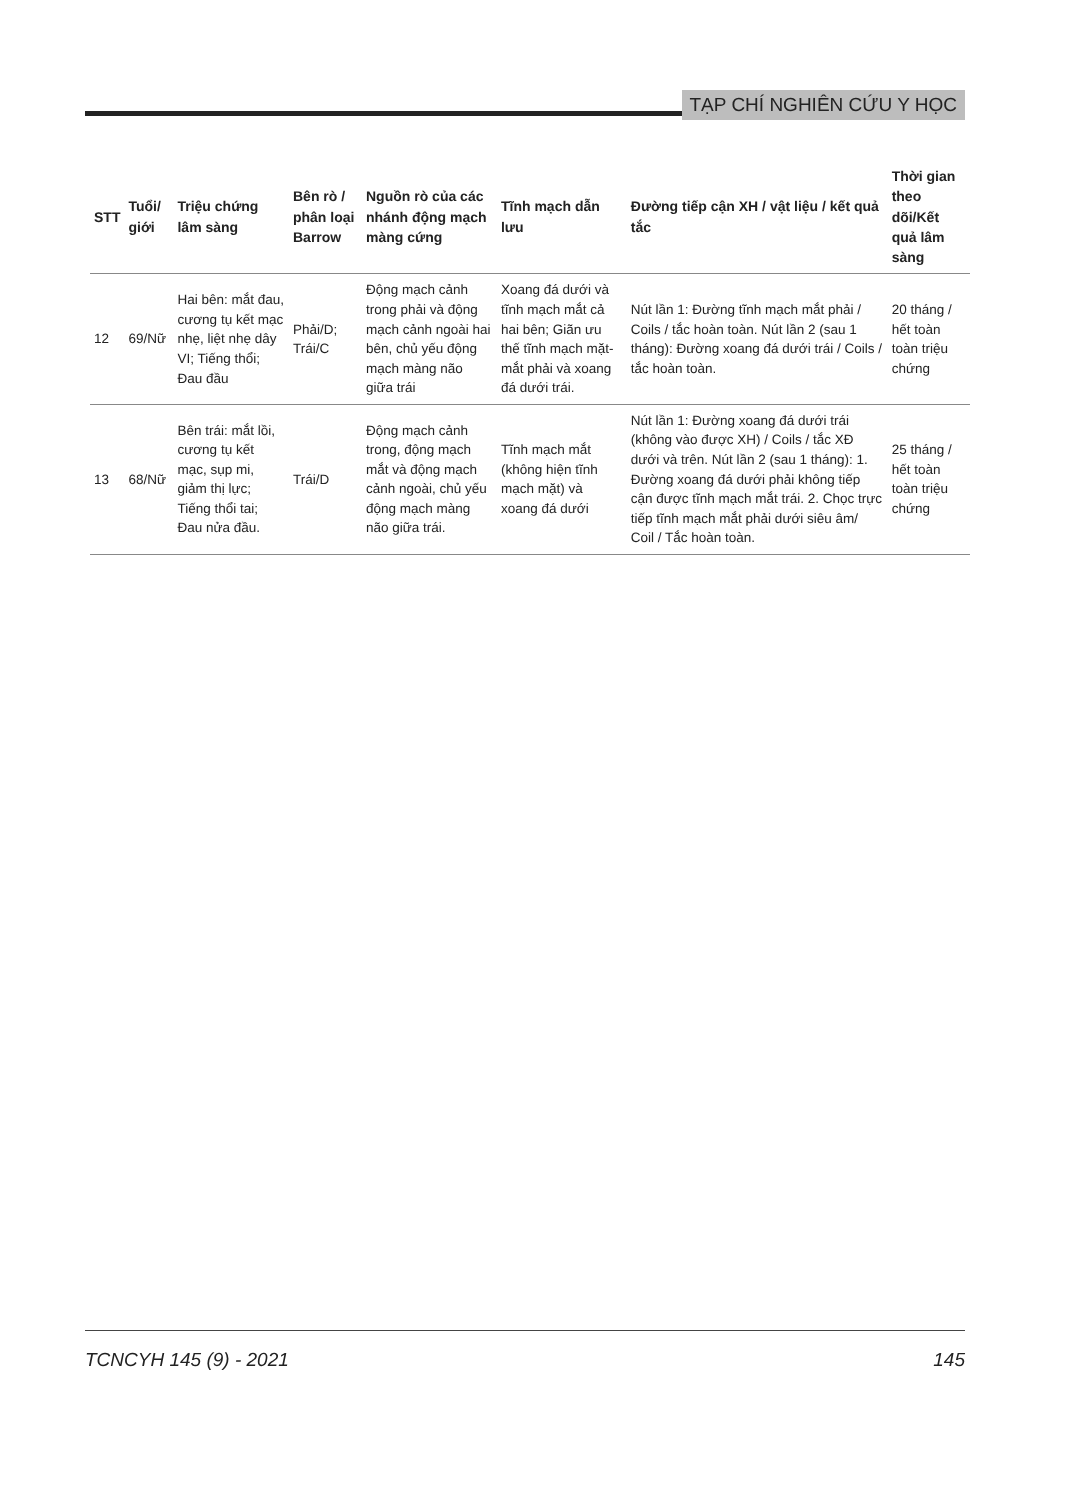TẠP CHÍ NGHIÊN CỨU Y HỌC
| STT | Tuổi/ giới | Triệu chứng lâm sàng | Bên rò / phân loại Barrow | Nguồn rò của các nhánh động mạch màng cứng | Tĩnh mạch dẫn lưu | Đường tiếp cận XH / vật liệu / kết quả tắc | Thời gian theo dõi/Kết quả lâm sàng |
| --- | --- | --- | --- | --- | --- | --- | --- |
| 12 | 69/Nữ | Hai bên: mắt đau, cương tụ kết mạc nhẹ, liệt nhẹ dây VI; Tiếng thổi; Đau đầu | Phải/D; Trái/C | Động mạch cảnh trong phải và động mạch cảnh ngoài hai bên, chủ yếu động mạch màng não giữa trái | Xoang đá dưới và tĩnh mạch mắt cả hai bên; Giãn ưu thế tĩnh mạch mặt-mắt phải và xoang đá dưới trái. | Nút lần 1: Đường tĩnh mạch mắt phải / Coils / tắc hoàn toàn. Nút lần 2 (sau 1 tháng): Đường xoang đá dưới trái / Coils / tắc hoàn toàn. | 20 tháng / hết toàn toàn triệu chứng |
| 13 | 68/Nữ | Bên trái: mắt lồi, cương tụ kết mạc, sụp mi, giảm thị lực; Tiếng thổi tai; Đau nửa đầu. | Trái/D | Động mạch cảnh trong, động mạch mắt và động mạch cảnh ngoài, chủ yếu động mạch màng não giữa trái. | Tĩnh mạch mắt (không hiện tĩnh mạch mặt) và xoang đá dưới | Nút lần 1: Đường xoang đá dưới trái (không vào được XH) / Coils / tắc XĐ dưới và trên. Nút lần 2 (sau 1 tháng): 1. Đường xoang đá dưới phải không tiếp cận được tĩnh mạch mắt trái. 2. Chọc trực tiếp tĩnh mạch mắt phải dưới siêu âm/ Coil / Tắc hoàn toàn. | 25 tháng / hết toàn toàn triệu chứng |
TCNCYH 145 (9) - 2021 145